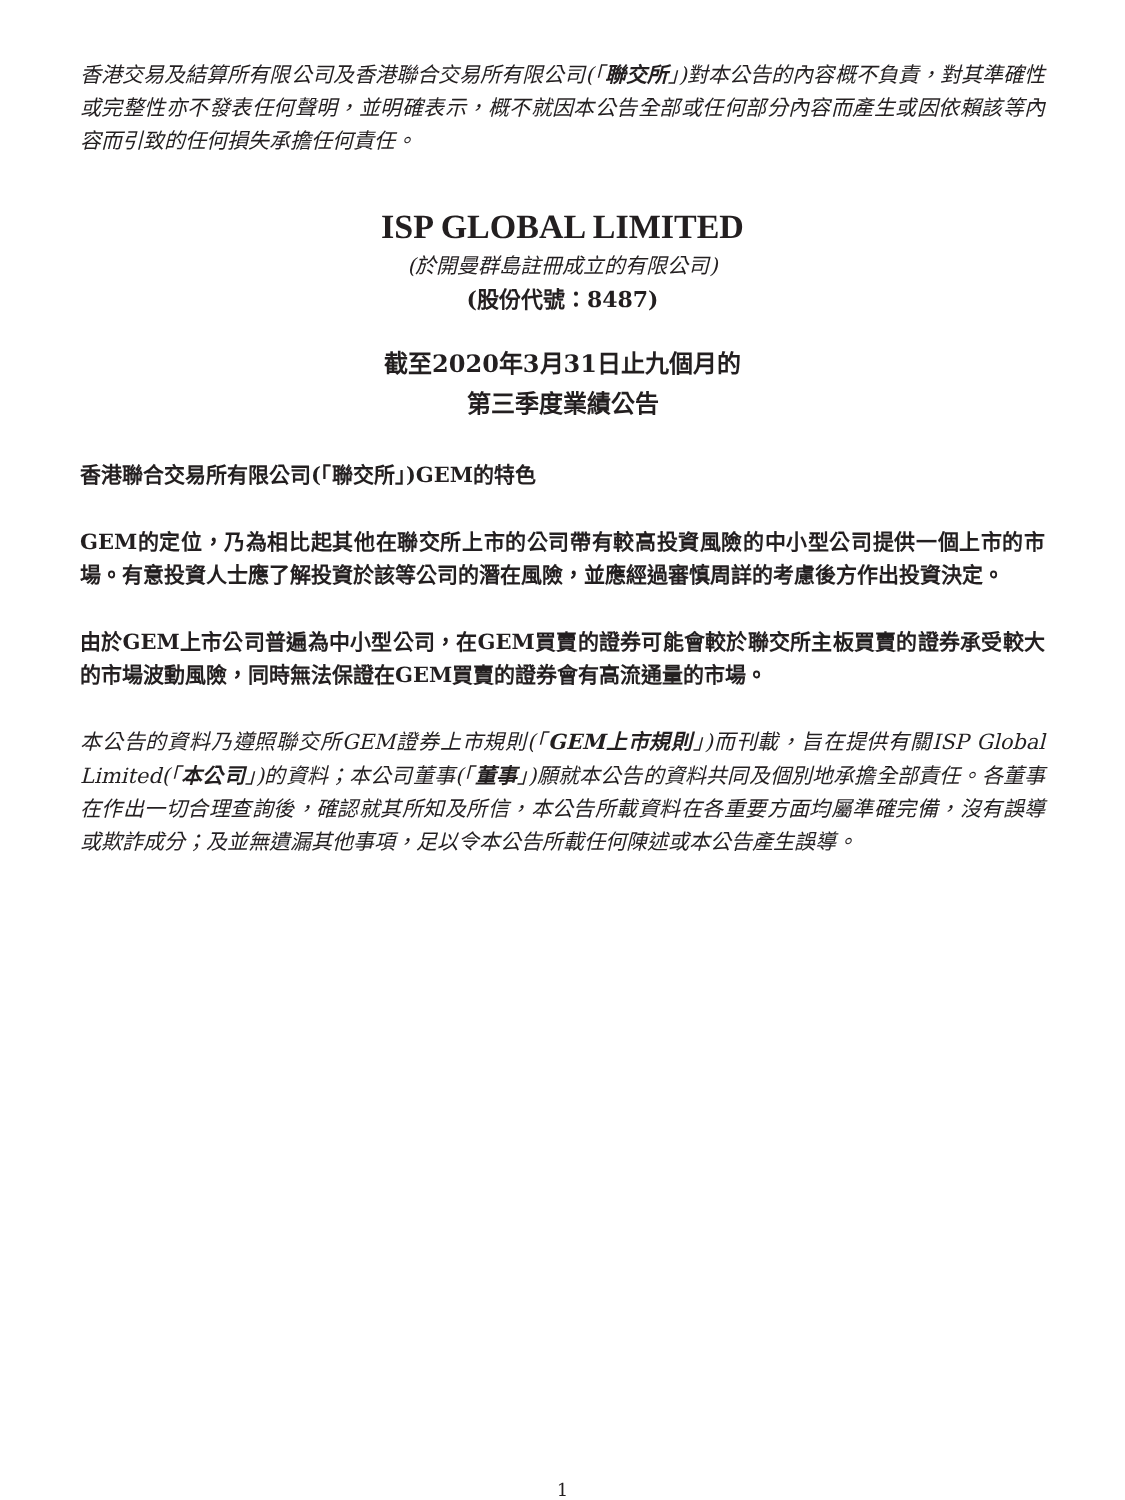香港交易及結算所有限公司及香港聯合交易所有限公司(「聯交所」)對本公告的內容概不負責，對其準確性或完整性亦不發表任何聲明，並明確表示，概不就因本公告全部或任何部分內容而產生或因依賴該等內容而引致的任何損失承擔任何責任。
ISP GLOBAL LIMITED
(於開曼群島註冊成立的有限公司)
(股份代號：8487)
截至2020年3月31日止九個月的
第三季度業績公告
香港聯合交易所有限公司(「聯交所」)GEM的特色
GEM的定位，乃為相比起其他在聯交所上市的公司帶有較高投資風險的中小型公司提供一個上市的市場。有意投資人士應了解投資於該等公司的潛在風險，並應經過審慎周詳的考慮後方作出投資決定。
由於GEM上市公司普遍為中小型公司，在GEM買賣的證券可能會較於聯交所主板買賣的證券承受較大的市場波動風險，同時無法保證在GEM買賣的證券會有高流通量的市場。
本公告的資料乃遵照聯交所GEM證券上市規則(「GEM上市規則」)而刊載，旨在提供有關ISP Global Limited(「本公司」)的資料；本公司董事(「董事」)願就本公告的資料共同及個別地承擔全部責任。各董事在作出一切合理查詢後，確認就其所知及所信，本公告所載資料在各重要方面均屬準確完備，沒有誤導或欺詐成分；及並無遺漏其他事項，足以令本公告所載任何陳述或本公告產生誤導。
1